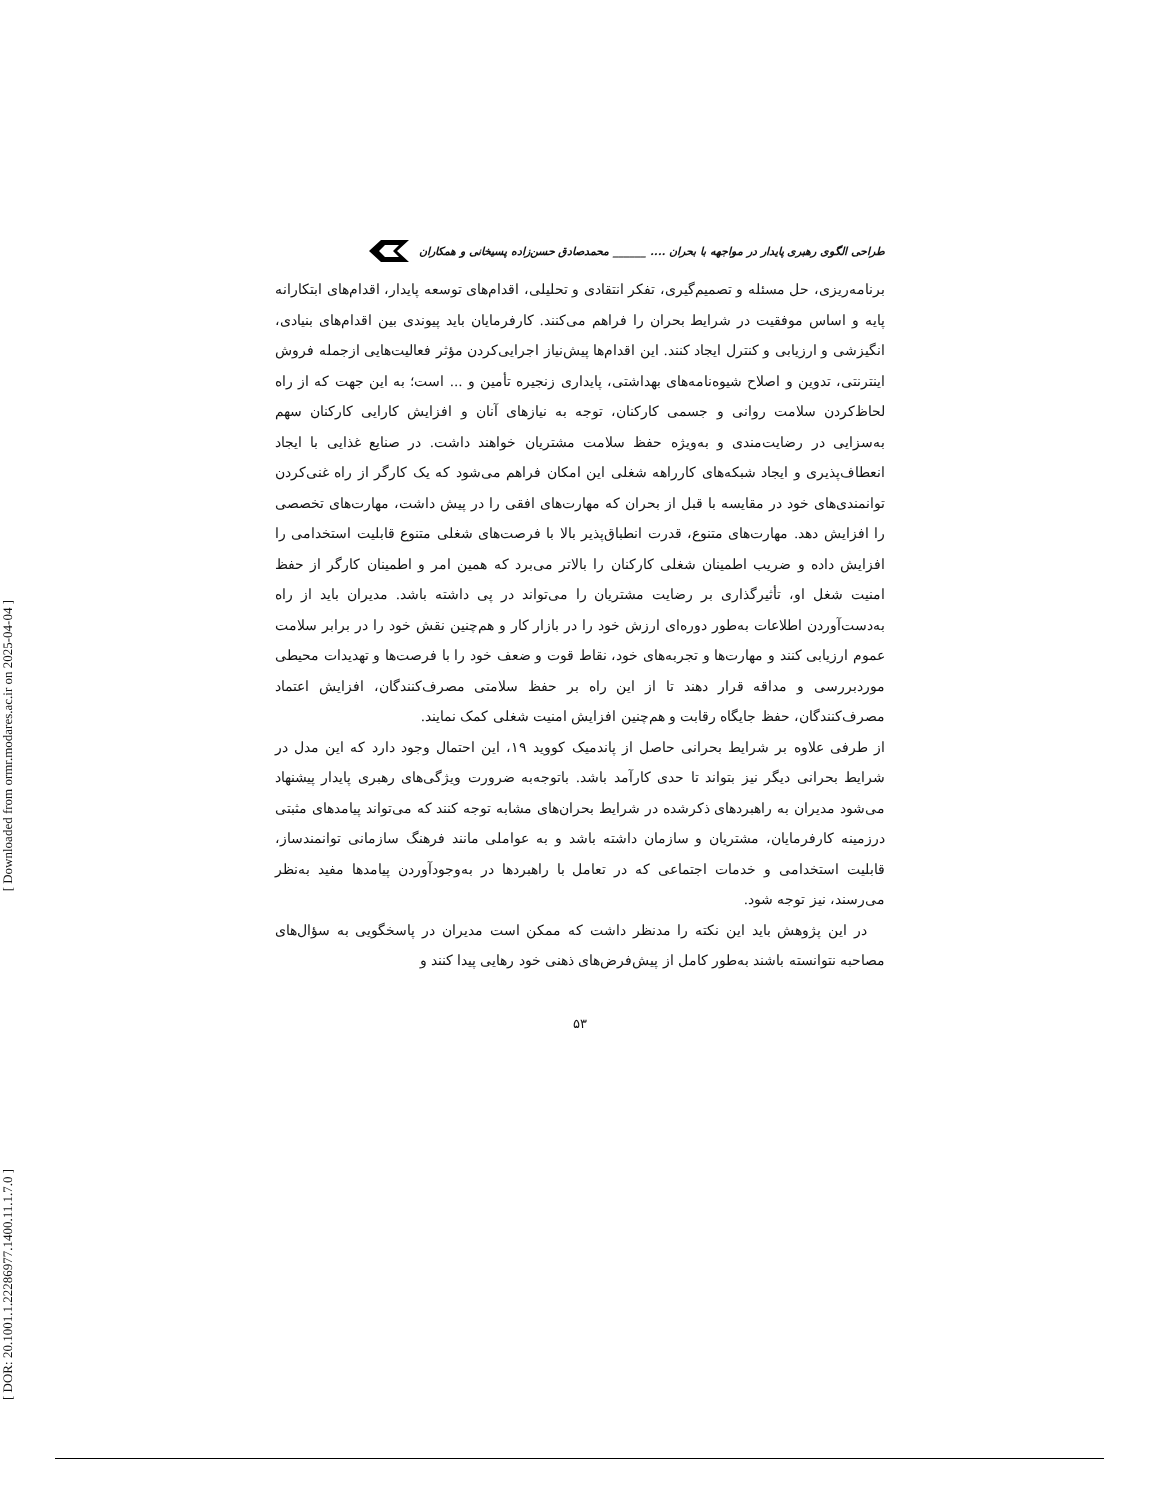[ Downloaded from ormr.modares.ac.ir on 2025-04-04 ]
[ DOR: 20.1001.1.22286977.1400.11.1.7.0 ]
طراحی الگوی رهبری پایدار در مواجهه با بحران .... ______ محمدصادق حسن‌زاده پسیخانی و همکاران
برنامه‌ریزی، حل مسئله و تصمیم‌گیری، تفکر انتقادی و تحلیلی، اقدام‌های توسعه پایدار، اقدام‌های ابتکارانه پایه و اساس موفقیت در شرایط بحران را فراهم می‌کنند. کارفرمایان باید پیوندی بین اقدام‌های بنیادی، انگیزشی و ارزیابی و کنترل ایجاد کنند. این اقدام‌ها پیش‌نیاز اجرایی‌کردن مؤثر فعالیت‌هایی ازجمله فروش اینترنتی، تدوین و اصلاح شیوه‌نامه‌های بهداشتی، پایداری زنجیره تأمین و ... است؛ به این جهت که از راه لحاظ‌کردن سلامت روانی و جسمی کارکنان، توجه به نیازهای آنان و افزایش کارایی کارکنان سهم به‌سزایی در رضایت‌مندی و به‌ویژه حفظ سلامت مشتریان خواهند داشت. در صنایع غذایی با ایجاد انعطاف‌پذیری و ایجاد شبکه‌های کارراهه شغلی این امکان فراهم می‌شود که یک کارگر از راه غنی‌کردن توانمندی‌های خود در مقایسه با قبل از بحران که مهارت‌های افقی را در پیش داشت، مهارت‌های تخصصی را افزایش دهد. مهارت‌های متنوع، قدرت انطباق‌پذیر بالا با فرصت‌های شغلی متنوع قابلیت استخدامی را افزایش داده و ضریب اطمینان شغلی کارکنان را بالاتر می‌برد که همین امر و اطمینان کارگر از حفظ امنیت شغل او، تأثیرگذاری بر رضایت مشتریان را می‌تواند در پی داشته باشد. مدیران باید از راه به‌دست‌آوردن اطلاعات به‌طور دوره‌ای ارزش خود را در بازار کار و هم‌چنین نقش خود را در برابر سلامت عموم ارزیابی کنند و مهارت‌ها و تجربه‌های خود، نقاط قوت و ضعف خود را با فرصت‌ها و تهدیدات محیطی موردبررسی و مداقه قرار دهند تا از این راه بر حفظ سلامتی مصرف‌کنندگان، افزایش اعتماد مصرف‌کنندگان، حفظ جایگاه رقابت و هم‌چنین افزایش امنیت شغلی کمک نمایند.
از طرفی علاوه بر شرایط بحرانی حاصل از پاندمیک کووید ۱۹، این احتمال وجود دارد که این مدل در شرایط بحرانی دیگر نیز بتواند تا حدی کارآمد باشد. باتوجه‌به ضرورت ویژگی‌های رهبری پایدار پیشنهاد می‌شود مدیران به راهبردهای ذکرشده در شرایط بحران‌های مشابه توجه کنند که می‌تواند پیامدهای مثبتی درزمینه کارفرمایان، مشتریان و سازمان داشته باشد و به عواملی مانند فرهنگ سازمانی توانمندساز، قابلیت استخدامی و خدمات اجتماعی که در تعامل با راهبردها در به‌وجودآوردن پیامدها مفید به‌نظر می‌رسند، نیز توجه شود.
در این پژوهش باید این نکته را مدنظر داشت که ممکن است مدیران در پاسخگویی به سؤال‌های مصاحبه نتوانسته باشند به‌طور کامل از پیش‌فرض‌های ذهنی خود رهایی پیدا کنند و
۵۳